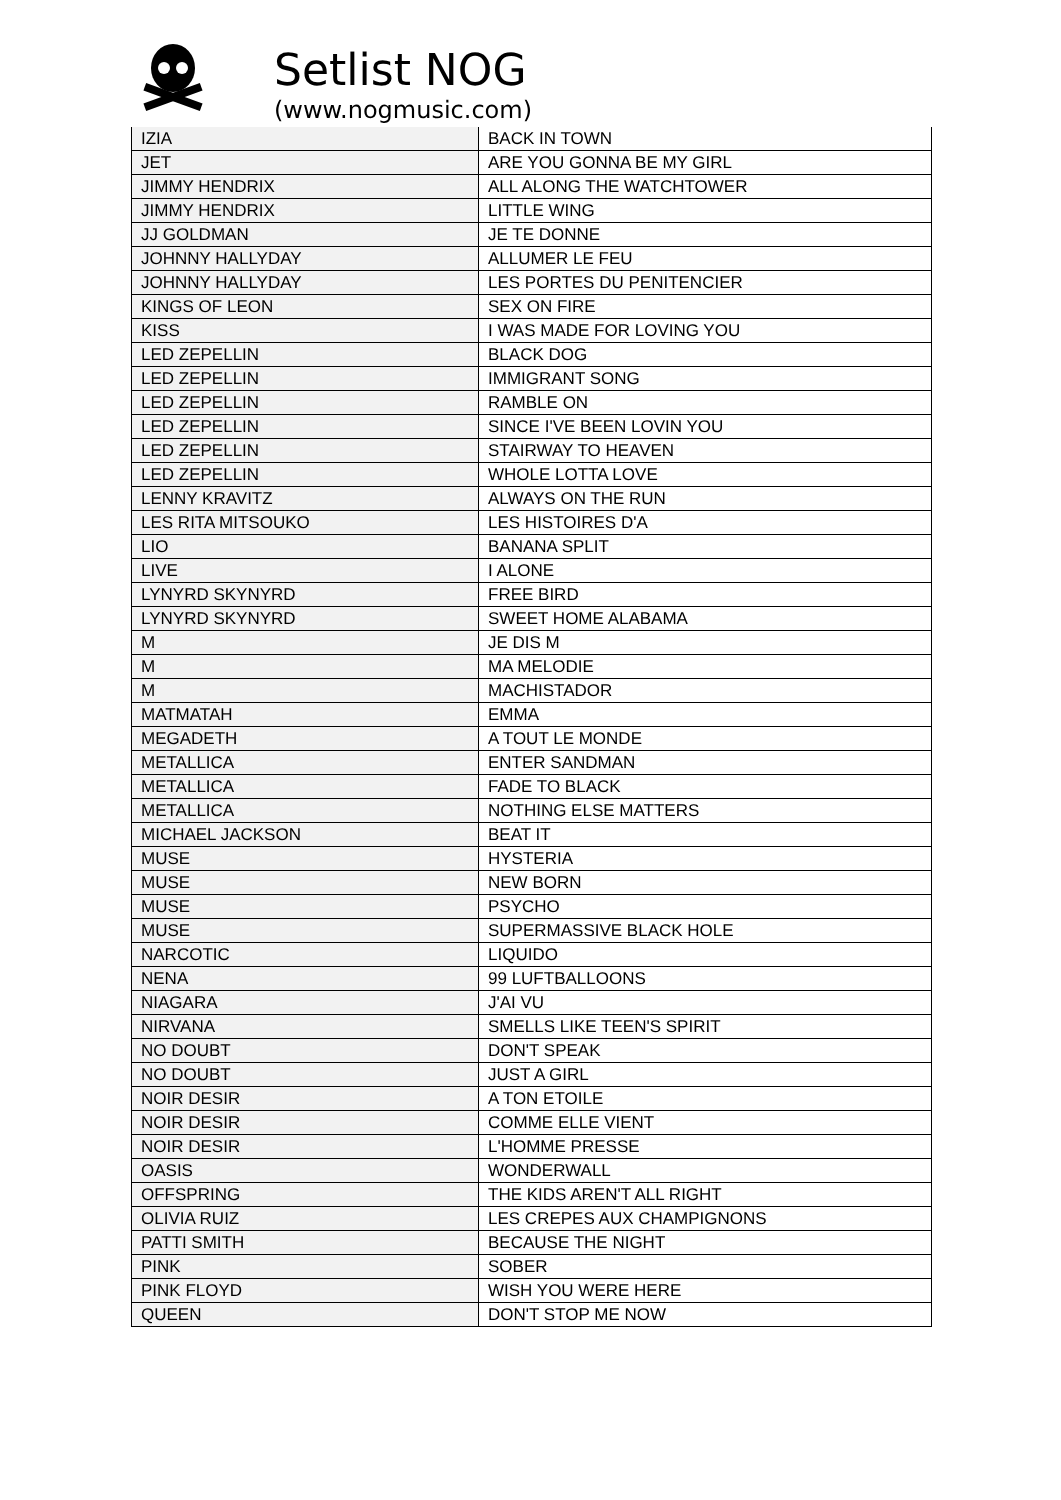Setlist NOG
(www.nogmusic.com)
| IZIA | BACK IN TOWN |
| JET | ARE YOU GONNA BE MY GIRL |
| JIMMY HENDRIX | ALL ALONG THE WATCHTOWER |
| JIMMY HENDRIX | LITTLE WING |
| JJ GOLDMAN | JE TE DONNE |
| JOHNNY HALLYDAY | ALLUMER LE FEU |
| JOHNNY HALLYDAY | LES PORTES DU PENITENCIER |
| KINGS OF LEON | SEX ON FIRE |
| KISS | I WAS MADE FOR LOVING YOU |
| LED ZEPELLIN | BLACK DOG |
| LED ZEPELLIN | IMMIGRANT SONG |
| LED ZEPELLIN | RAMBLE ON |
| LED ZEPELLIN | SINCE I'VE BEEN LOVIN YOU |
| LED ZEPELLIN | STAIRWAY TO HEAVEN |
| LED ZEPELLIN | WHOLE LOTTA LOVE |
| LENNY KRAVITZ | ALWAYS ON THE RUN |
| LES RITA MITSOUKO | LES HISTOIRES D'A |
| LIO | BANANA SPLIT |
| LIVE | I ALONE |
| LYNYRD SKYNYRD | FREE BIRD |
| LYNYRD SKYNYRD | SWEET HOME ALABAMA |
| M | JE DIS M |
| M | MA MELODIE |
| M | MACHISTADOR |
| MATMATAH | EMMA |
| MEGADETH | A TOUT LE MONDE |
| METALLICA | ENTER SANDMAN |
| METALLICA | FADE TO BLACK |
| METALLICA | NOTHING ELSE MATTERS |
| MICHAEL JACKSON | BEAT IT |
| MUSE | HYSTERIA |
| MUSE | NEW BORN |
| MUSE | PSYCHO |
| MUSE | SUPERMASSIVE BLACK HOLE |
| NARCOTIC | LIQUIDO |
| NENA | 99 LUFTBALLOONS |
| NIAGARA | J'AI VU |
| NIRVANA | SMELLS LIKE TEEN'S SPIRIT |
| NO DOUBT | DON'T SPEAK |
| NO DOUBT | JUST A GIRL |
| NOIR DESIR | A TON ETOILE |
| NOIR DESIR | COMME ELLE VIENT |
| NOIR DESIR | L'HOMME PRESSE |
| OASIS | WONDERWALL |
| OFFSPRING | THE KIDS AREN'T ALL RIGHT |
| OLIVIA RUIZ | LES CREPES AUX CHAMPIGNONS |
| PATTI SMITH | BECAUSE THE NIGHT |
| PINK | SOBER |
| PINK FLOYD | WISH YOU WERE HERE |
| QUEEN | DON'T STOP ME NOW |